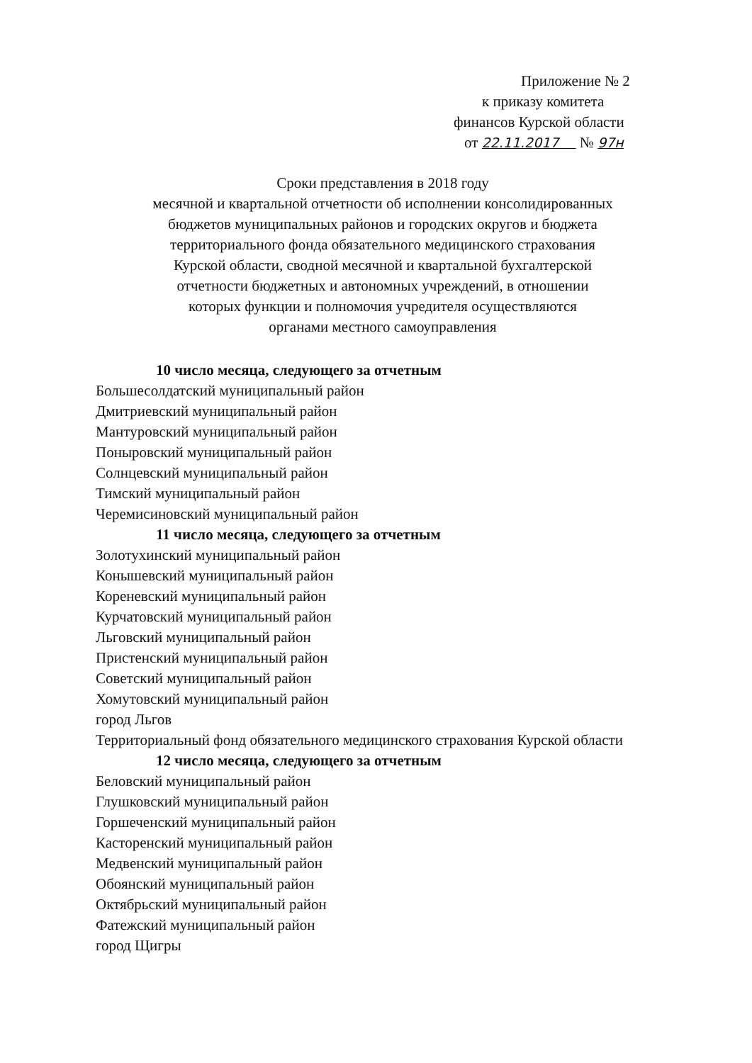Приложение № 2
к приказу комитета
финансов Курской области
от 22.11.2017 № 97н
Сроки представления в 2018 году
месячной и квартальной отчетности об исполнении консолидированных
бюджетов муниципальных районов и городских округов и бюджета
территориального фонда обязательного медицинского страхования
Курской области, сводной месячной и квартальной бухгалтерской
отчетности бюджетных и автономных учреждений, в отношении
которых функции и полномочия учредителя осуществляются
органами местного самоуправления
10 число месяца, следующего за отчетным
Большесолдатский муниципальный район
Дмитриевский муниципальный район
Мантуровский муниципальный район
Поныровский муниципальный район
Солнцевский муниципальный район
Тимский муниципальный район
Черемисиновский муниципальный район
11 число месяца, следующего за отчетным
Золотухинский муниципальный район
Конышевский муниципальный район
Кореневский муниципальный район
Курчатовский муниципальный район
Льговский муниципальный район
Пристенский муниципальный район
Советский муниципальный район
Хомутовский муниципальный район
город Льгов
Территориальный фонд обязательного медицинского страхования Курской области
12 число месяца, следующего за отчетным
Беловский муниципальный район
Глушковский муниципальный район
Горшеченский муниципальный район
Касторенский муниципальный район
Медвенский муниципальный район
Обоянский муниципальный район
Октябрьский муниципальный район
Фатежский муниципальный район
город Щигры